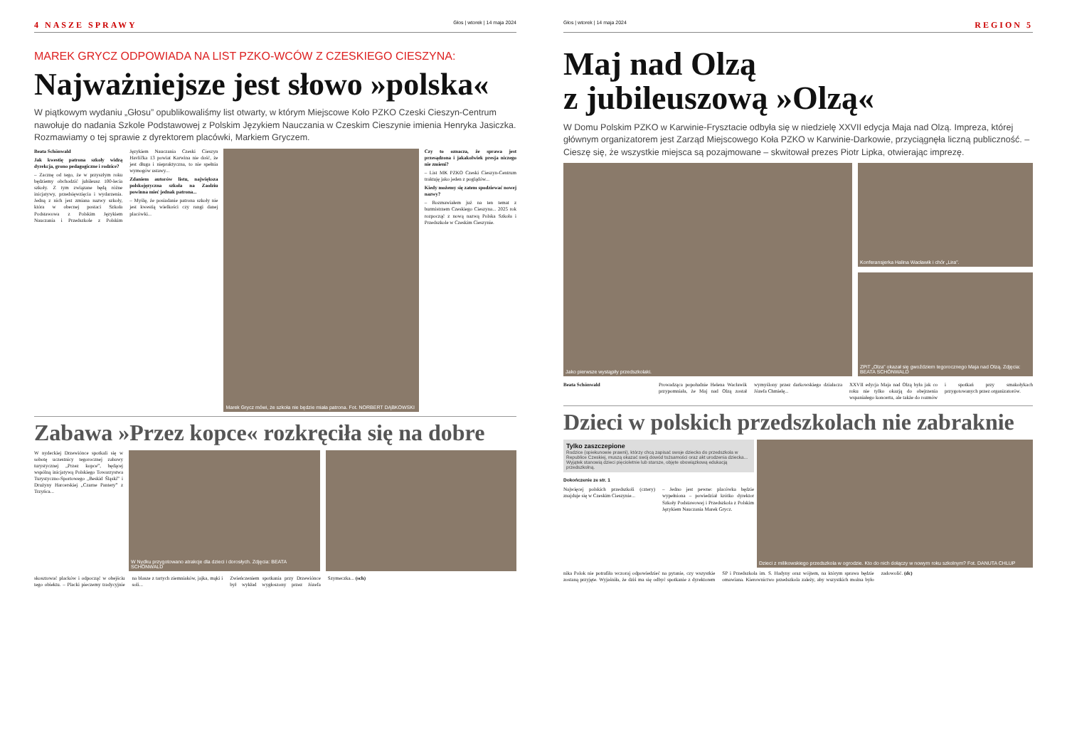4 NASZE SPRAWY Głos | wtorek | 14 maja 2024
MAREK GRYCZ ODPOWIADA NA LIST PZKO-WCÓW Z CZESKIEGO CIESZYNA:
Najważniejsze jest słowo »polska«
W piątkowym wydaniu „Głosu” opublikowaliśmy list otwarty, w którym Miejscowe Koło PZKO Czeski Cieszyn-Centrum nawołuje do nadania Szkole Podstawowej z Polskim Językiem Nauczania w Czeskim Cieszynie imienia Henryka Jasiczka. Rozmawiamy o tej sprawie z dyrektorem placówki, Markiem Gryczem.
Beata Schönwald
Jak kwestię patrona szkoły widzą dyrekcja, grono pedagogiczne i rodzice?
– Zacznę od tego, że w przyszłym roku będziemy obchodzić jubileusz 100-lecia szkoły. Z tym związane będą różne inicjatywy, przedsięwzięcia i wydarzenia. Jedną z nich jest zmiana nazwy szkoły, która w obecnej postaci Szkoła Podstawowa z Polskim Językiem Nauczania i Przedszkole z Polskim Językiem Nauczania Czeski Cieszyn Havlíčka 13 powiat Karwina nie dość, że jest długa i niepraktyczna, to nie spełnia wymogów ustawy...
Zdaniem autorów listu, największa polskojęzyczna szkoła na Zaolziu powinna mieć jednak patrona...
– Myślę, że posiadanie patrona szkoły nie jest kwestią wielkości czy rangi danej placówki...
Marek Grycz mówi, że szkoła nie będzie miała patrona. Fot. NORBERT DĄBKOWSKI
Czy to oznacza, że sprawa jest przesądzona i jakakolwiek presja niczego nie zmieni?
– List MK PZKO Czeski Cieszyn-Centrum traktuję jako jeden z poglądów...
Kiedy możemy się zatem spodziewać nowej nazwy?
– Rozmawiałem już na ten temat z burmistrzem Czeskiego Cieszyna... 2025 rok rozpocząć z nową nazwą Polska Szkoła i Przedszkole w Czeskim Cieszynie.
Zabawa »Przez kopce« rozkręciła się na dobre
W nydeckiej Drzewiónce spotkali się w sobotę uczestnicy tegorocznej zabawy turystycznej „Przez kopce”, będącej wspólną inicjatywą Polskiego Towarzystwa Turystyczno-Sportowego „Beskid Śląski” i Drużyny Harcerskiej „Czarne Pantery” z Trzyńca...
W Nydku przygotowano atrakcje dla dzieci i dorosłych. Zdjęcia: BEATA SCHÖNWALD
skosztować placków i odpocząć w obejściu tego obiektu. – Placki pieczemy tradycyjnie na blasze z tartych ziemniaków, jajka, mąki i soli...
Zwieńczeniem spotkania przy Drzewiónce był wykład wygłoszony przez Józefa Szymeczka... (sch)
Głos | wtorek | 14 maja 2024 REGION 5
Maj nad Olzą
z jubileuszową »Olzą«
W Domu Polskim PZKO w Karwinie-Frysztacie odbyła się w niedzielę XXVII edycja Maja nad Olzą. Impreza, której głównym organizatorem jest Zarząd Miejscowego Koła PZKO w Karwinie-Darkowie, przyciągnęła liczną publiczność. – Cieszę się, że wszystkie miejsca są pozajmowane – skwitował prezes Piotr Lipka, otwierając imprezę.
Jako pierwsze wystąpiły przedszkolaki. Konferansjerka Halina Wacławik i chór „Lira”.
ZPiT „Olza” okazał się gwoździem tegorocznego Maja nad Olzą. Zdjęcia: BEATA SCHÖNWALD
Beata Schönwald
Prowadząca popołudnie Helena Wacławik przypomniała, że Maj nad Olzą został wymyślony przez darkowskiego działacza Józefa Chmielę...
XXVII edycja Maja nad Olzą była jak co roku nie tylko okazją do obejrzenia wspaniałego koncertu, ale także do rozmów i spotkań przy smakołykach przygotowanych przez organizatorów.
Dzieci w polskich przedszkolach nie zabraknie
Tylko zaszczepione
Rodzice (opiekunowie prawni), którzy chcą zapisać swoje dziecko do przedszkola w Republice Czeskiej, muszą okazać swój dowód tożsamości oraz akt urodzenia dziecka... Wyjątek stanowią dzieci pięcioletnie lub starsze, objęte obowiązkową edukacją przedszkolną.
Dokończenie ze str. 1
Najwięcej polskich przedszkoli (cztery) znajduje się w Czeskim Cieszynie...
– Jedno jest pewne: placówka będzie wypełniona – powiedział krótko dyrektor Szkoły Podstawowej i Przedszkola z Polskim Językiem Nauczania Marek Grycz.
Dzieci z milikowskiego przedszkola w ogrodzie. Kto do nich dołączy w nowym roku szkolnym? Fot. DANUTA CHLUP
nika Polok nie potrafiła wczoraj odpowiedzieć na pytanie, czy wszystkie zostaną przyjęte. Wyjaśniła, że dziś ma się odbyć spotkanie z dyrektorem SP i Przedszkola im. S. Hadyny oraz wójtem, na którym sprawa będzie omawiana. Kierownictwo przedszkola zależy, aby wszystkich można było zadowolić. (dc)